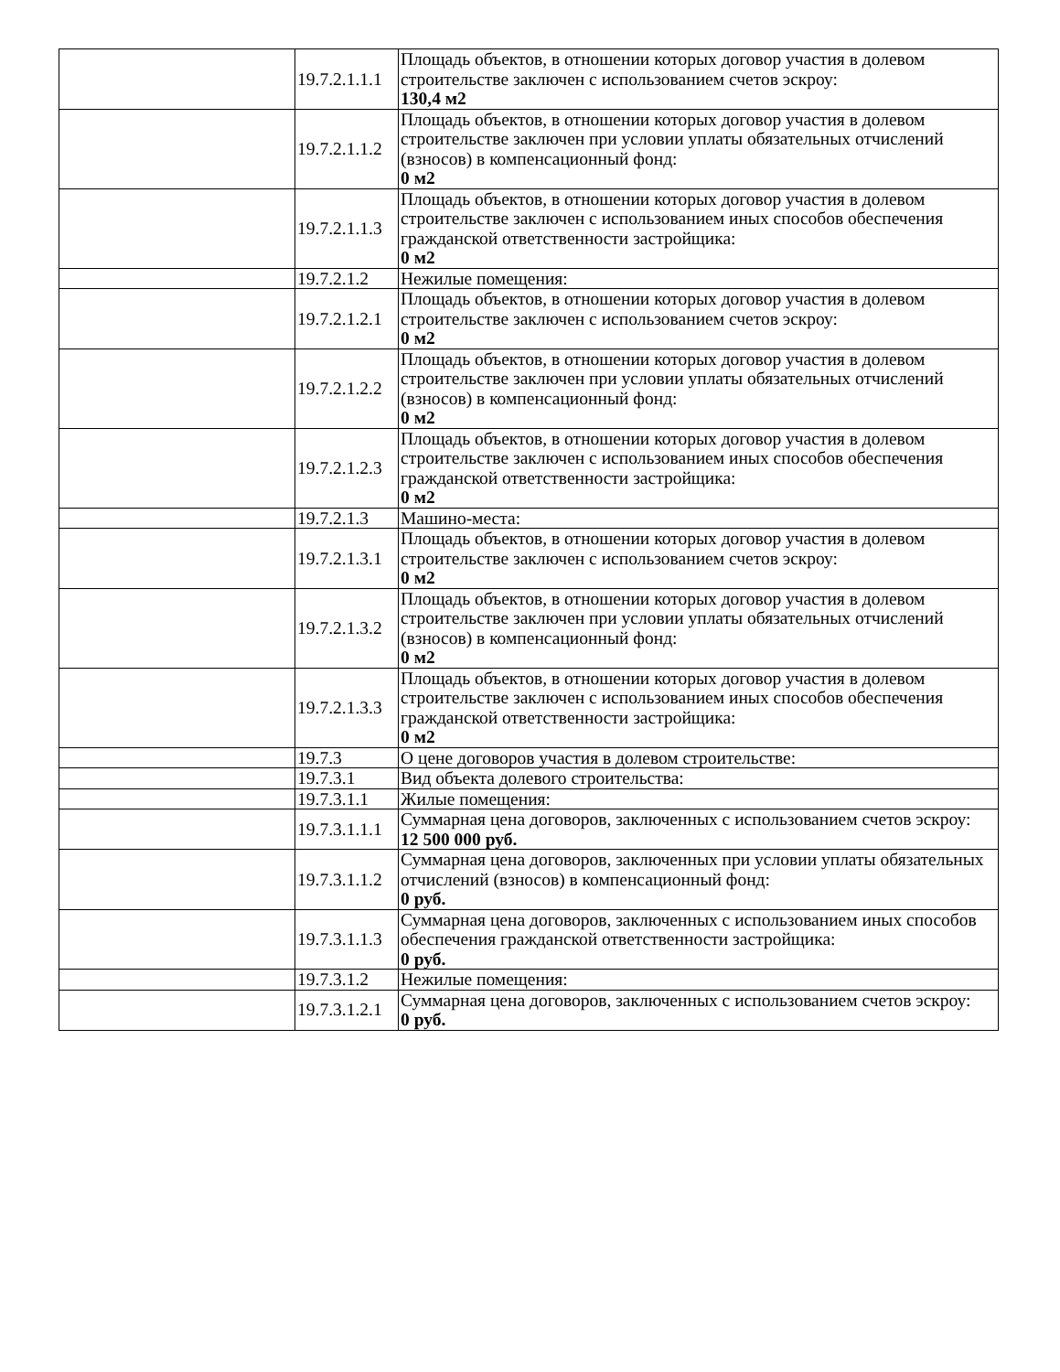| | 19.7.2.1.1.1 | Площадь объектов, в отношении которых договор участия в долевом строительстве заключен с использованием счетов эскроу: 130,4 м2 |
| | 19.7.2.1.1.2 | Площадь объектов, в отношении которых договор участия в долевом строительстве заключен при условии уплаты обязательных отчислений (взносов) в компенсационный фонд: 0 м2 |
| | 19.7.2.1.1.3 | Площадь объектов, в отношении которых договор участия в долевом строительстве заключен с использованием иных способов обеспечения гражданской ответственности застройщика: 0 м2 |
| | 19.7.2.1.2 | Нежилые помещения: |
| | 19.7.2.1.2.1 | Площадь объектов, в отношении которых договор участия в долевом строительстве заключен с использованием счетов эскроу: 0 м2 |
| | 19.7.2.1.2.2 | Площадь объектов, в отношении которых договор участия в долевом строительстве заключен при условии уплаты обязательных отчислений (взносов) в компенсационный фонд: 0 м2 |
| | 19.7.2.1.2.3 | Площадь объектов, в отношении которых договор участия в долевом строительстве заключен с использованием иных способов обеспечения гражданской ответственности застройщика: 0 м2 |
| | 19.7.2.1.3 | Машино-места: |
| | 19.7.2.1.3.1 | Площадь объектов, в отношении которых договор участия в долевом строительстве заключен с использованием счетов эскроу: 0 м2 |
| | 19.7.2.1.3.2 | Площадь объектов, в отношении которых договор участия в долевом строительстве заключен при условии уплаты обязательных отчислений (взносов) в компенсационный фонд: 0 м2 |
| | 19.7.2.1.3.3 | Площадь объектов, в отношении которых договор участия в долевом строительстве заключен с использованием иных способов обеспечения гражданской ответственности застройщика: 0 м2 |
| | 19.7.3 | О цене договоров участия в долевом строительстве: |
| | 19.7.3.1 | Вид объекта долевого строительства: |
| | 19.7.3.1.1 | Жилые помещения: |
| | 19.7.3.1.1.1 | Суммарная цена договоров, заключенных с использованием счетов эскроу: 12 500 000 руб. |
| | 19.7.3.1.1.2 | Суммарная цена договоров, заключенных при условии уплаты обязательных отчислений (взносов) в компенсационный фонд: 0 руб. |
| | 19.7.3.1.1.3 | Суммарная цена договоров, заключенных с использованием иных способов обеспечения гражданской ответственности застройщика: 0 руб. |
| | 19.7.3.1.2 | Нежилые помещения: |
| | 19.7.3.1.2.1 | Суммарная цена договоров, заключенных с использованием счетов эскроу: 0 руб. |